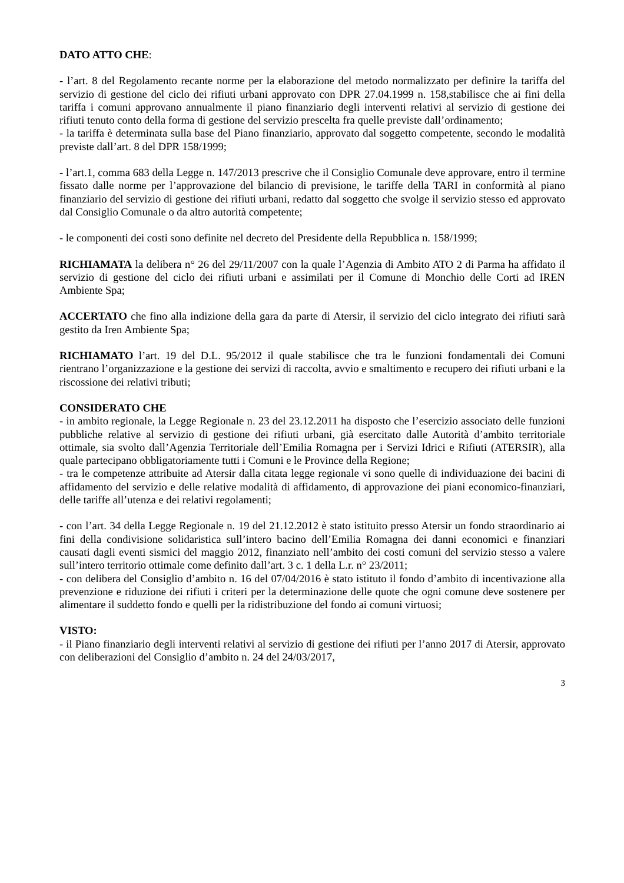DATO ATTO CHE:
- l’art. 8 del Regolamento recante norme per la elaborazione del metodo normalizzato per definire la tariffa del servizio di gestione del ciclo dei rifiuti urbani approvato con DPR 27.04.1999 n. 158,stabilisce che ai fini della tariffa i comuni approvano annualmente il piano finanziario degli interventi relativi al servizio di gestione dei rifiuti tenuto conto della forma di gestione del servizio prescelta fra quelle previste dall’ordinamento;
- la tariffa è determinata sulla base del Piano finanziario, approvato dal soggetto competente, secondo le modalità previste dall’art. 8 del DPR 158/1999;
- l’art.1, comma 683 della Legge n. 147/2013 prescrive che il Consiglio Comunale deve approvare, entro il termine fissato dalle norme per l’approvazione del bilancio di previsione, le tariffe della TARI in conformità al piano finanziario del servizio di gestione dei rifiuti urbani, redatto dal soggetto che svolge il servizio stesso ed approvato dal Consiglio Comunale o da altro autorità competente;
- le componenti dei costi sono definite nel decreto del Presidente della Repubblica n. 158/1999;
RICHIAMATA la delibera n° 26 del 29/11/2007 con la quale l’Agenzia di Ambito ATO 2 di Parma ha affidato il servizio di gestione del ciclo dei rifiuti urbani e assimilati per il Comune di Monchio delle Corti ad IREN Ambiente Spa;
ACCERTATO che fino alla indizione della gara da parte di Atersir, il servizio del ciclo integrato dei rifiuti sarà gestito da Iren Ambiente Spa;
RICHIAMATO l’art. 19 del D.L. 95/2012 il quale stabilisce che tra le funzioni fondamentali dei Comuni rientrano l’organizzazione e la gestione dei servizi di raccolta, avvio e smaltimento e recupero dei rifiuti urbani e la riscossione dei relativi tributi;
CONSIDERATO CHE
- in ambito regionale, la Legge Regionale n. 23 del 23.12.2011 ha disposto che l’esercizio associato delle funzioni pubbliche relative al servizio di gestione dei rifiuti urbani, già esercitato dalle Autorità d’ambito territoriale ottimale, sia svolto dall’Agenzia Territoriale dell’Emilia Romagna per i Servizi Idrici e Rifiuti (ATERSIR), alla quale partecipano obbligatoriamente tutti i Comuni e le Province della Regione;
- tra le competenze attribuite ad Atersir dalla citata legge regionale vi sono quelle di individuazione dei bacini di affidamento del servizio e delle relative modalità di affidamento, di approvazione dei piani economico-finanziari, delle tariffe all’utenza e dei relativi regolamenti;
- con l’art. 34 della Legge Regionale n. 19 del 21.12.2012 è stato istituito presso Atersir un fondo straordinario ai fini della condivisione solidaristica sull’intero bacino dell’Emilia Romagna dei danni economici e finanziari causati dagli eventi sismici del maggio 2012, finanziato nell’ambito dei costi comuni del servizio stesso a valere sull’intero territorio ottimale come definito dall’art. 3 c. 1 della L.r. n° 23/2011;
- con delibera del Consiglio d’ambito n. 16 del 07/04/2016 è stato istituto il fondo d’ambito di incentivazione alla prevenzione e riduzione dei rifiuti i criteri per la determinazione delle quote che ogni comune deve sostenere per alimentare il suddetto fondo e quelli per la ridistribuzione del fondo ai comuni virtuosi;
VISTO:
- il Piano finanziario degli interventi relativi al servizio di gestione dei rifiuti per l’anno 2017 di Atersir, approvato con deliberazioni del Consiglio d’ambito n. 24 del 24/03/2017,
3